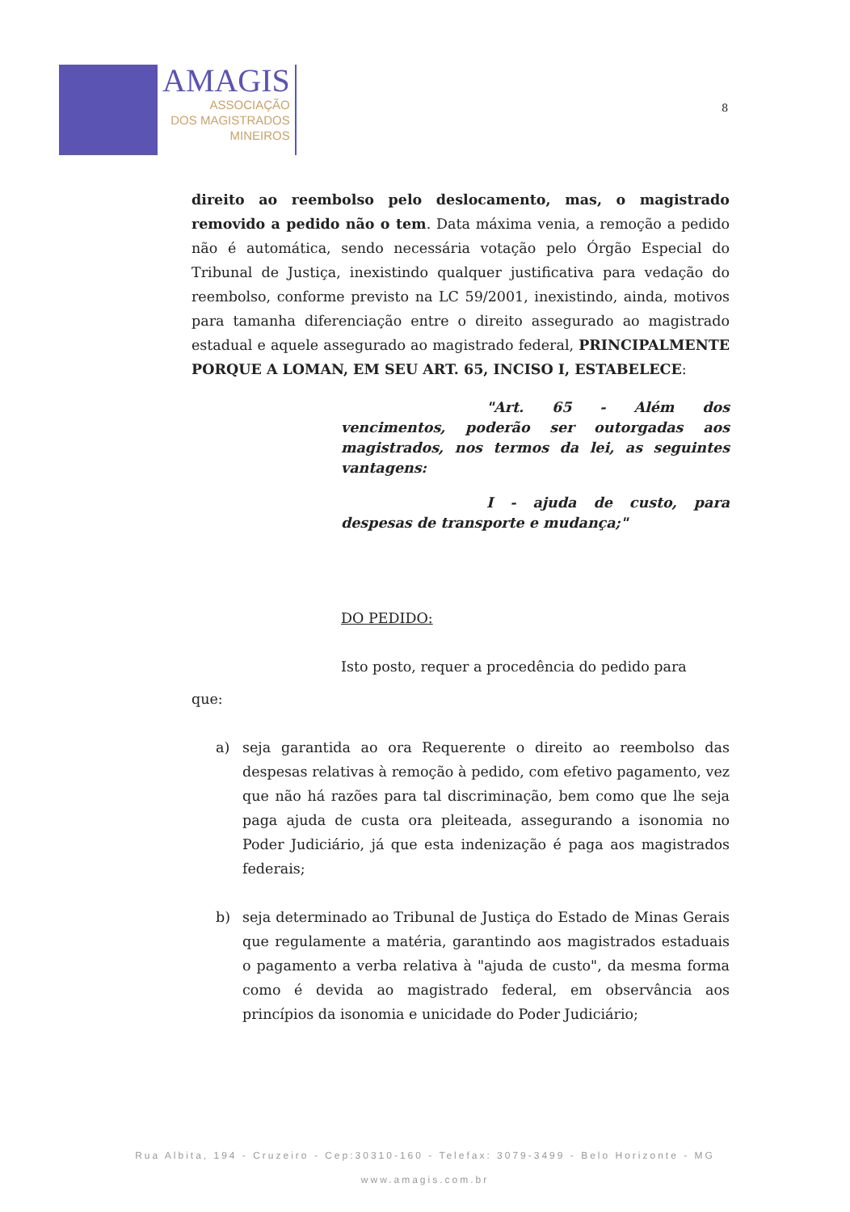AMAGIS
ASSOCIAÇÃO
DOS MAGISTRADOS
MINEIROS
8
direito ao reembolso pelo deslocamento, mas, o magistrado removido a pedido não o tem. Data máxima venia, a remoção a pedido não é automática, sendo necessária votação pelo Órgão Especial do Tribunal de Justiça, inexistindo qualquer justificativa para vedação do reembolso, conforme previsto na LC 59/2001, inexistindo, ainda, motivos para tamanha diferenciação entre o direito assegurado ao magistrado estadual e aquele assegurado ao magistrado federal, PRINCIPALMENTE PORQUE A LOMAN, EM SEU ART. 65, INCISO I, ESTABELECE:
"Art. 65 - Além dos vencimentos, poderão ser outorgadas aos magistrados, nos termos da lei, as seguintes vantagens:
I - ajuda de custo, para despesas de transporte e mudança;"
DO PEDIDO:
Isto posto, requer a procedência do pedido para
que:
a) seja garantida ao ora Requerente o direito ao reembolso das despesas relativas à remoção à pedido, com efetivo pagamento, vez que não há razões para tal discriminação, bem como que lhe seja paga ajuda de custa ora pleiteada, assegurando a isonomia no Poder Judiciário, já que esta indenização é paga aos magistrados federais;
b) seja determinado ao Tribunal de Justiça do Estado de Minas Gerais que regulamente a matéria, garantindo aos magistrados estaduais o pagamento a verba relativa à "ajuda de custo", da mesma forma como é devida ao magistrado federal, em observância aos princípios da isonomia e unicidade do Poder Judiciário;
Rua Albita, 194 - Cruzeiro - Cep:30310-160 - Telefax: 3079-3499 - Belo Horizonte - MG
www.amagis.com.br